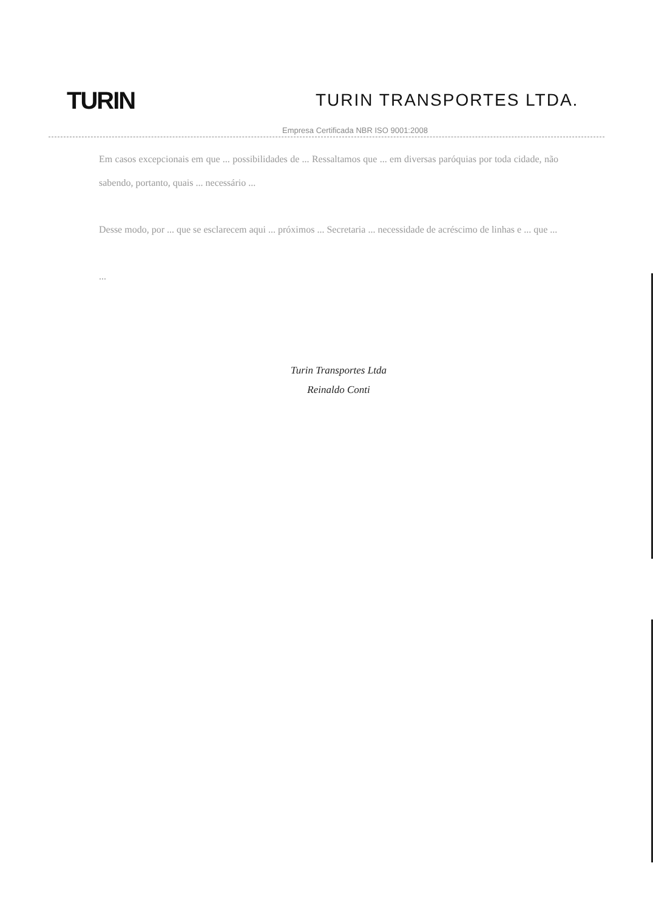TURIN
TURIN TRANSPORTES LTDA.
Empresa Certificada NBR ISO 9001:2008
Em casos excepcionais em que ... possibilidades de ... Ressaltamos que ... em diversas paróquias por toda cidade, não sabendo, portanto, quais ... necessário ...
Desse modo, por ... que se esclarecem aqui ... próximos ... Secretaria ... necessidade de acréscimo de linhas e ... que ...
...
Turin Transportes Ltda
Reinaldo Conti